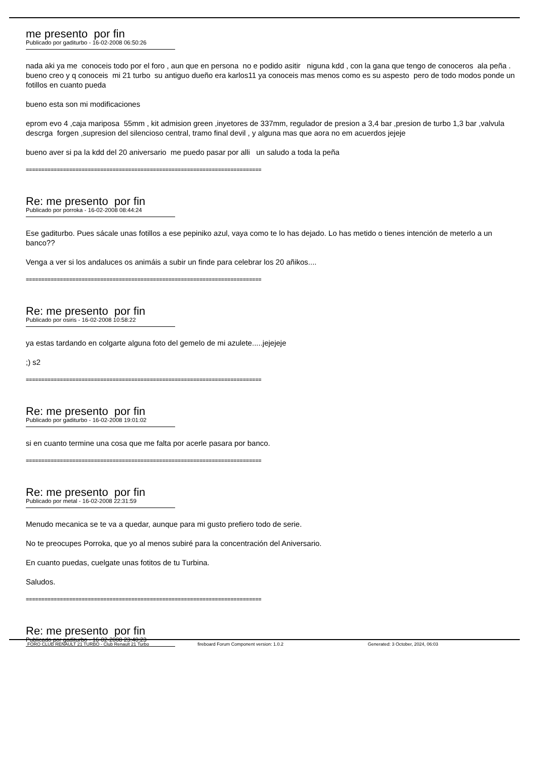me presento por fin
Publicado por gaditurbo - 16-02-2008 06:50:26
nada aki ya me conoceis todo por el foro , aun que en persona no e podido asitir niguna kdd , con la gana que tengo de conoceros ala peña . bueno creo y q conoceis mi 21 turbo su antiguo dueño era karlos11 ya conoceis mas menos como es su aspesto pero de todo modos ponde un fotillos en cuanto pueda
bueno esta son mi modificaciones
eprom evo 4 ,caja mariposa 55mm , kit admision green ,inyetores de 337mm, regulador de presion a 3,4 bar ,presion de turbo 1,3 bar ,valvula descrga forgen ,supresion del silencioso central, tramo final devil , y alguna mas que aora no em acuerdos jejeje
bueno aver si pa la kdd del 20 aniversario me puedo pasar por alli un saludo a toda la peña
============================================================================
Re: me presento por fin
Publicado por porroka - 16-02-2008 08:44:24
Ese gaditurbo. Pues sácale unas fotillos a ese pepiniko azul, vaya como te lo has dejado. Lo has metido o tienes intención de meterlo a un banco??
Venga a ver si los andaluces os animáis a subir un finde para celebrar los 20 añikos....
============================================================================
Re: me presento por fin
Publicado por osiris - 16-02-2008 10:58:22
ya estas tardando en colgarte alguna foto del gemelo de mi azulete.....jejejeje
;) s2
============================================================================
Re: me presento por fin
Publicado por gaditurbo - 16-02-2008 19:01:02
si en cuanto termine una cosa que me falta por acerle pasara por banco.
============================================================================
Re: me presento por fin
Publicado por metal - 16-02-2008 22:31:59
Menudo mecanica se te va a quedar, aunque para mi gusto prefiero todo de serie.
No te preocupes Porroka, que yo al menos subiré para la concentración del Aniversario.
En cuanto puedas, cuelgate unas fotitos de tu Turbina.
Saludos.
============================================================================
Re: me presento por fin
Publicado por gaditurbo - 16-02-2008 23:40:23
FORO CLUB RENAULT 21 TURBO - Club Renault 21 Turbo fireboard Forum Component version: 1.0.2 Generated: 3 October, 2024, 06:03